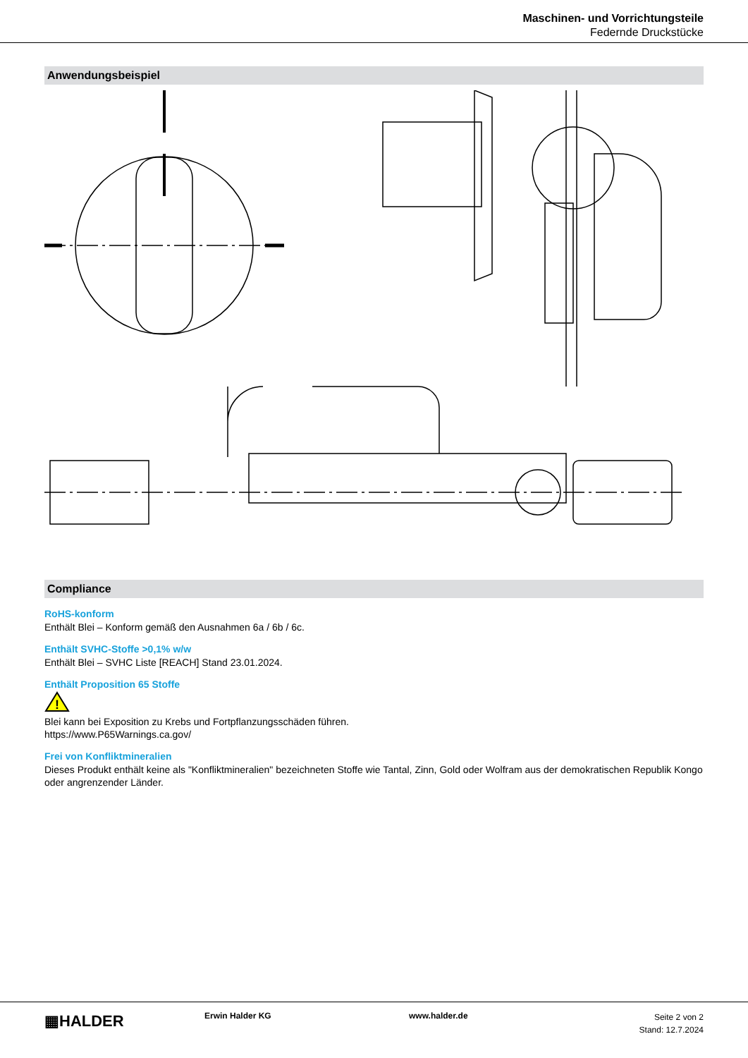Maschinen- und Vorrichtungsteile
Federnde Druckstücke
Anwendungsbeispiel
Compliance
RoHS-konform
Enthält Blei – Konform gemäß den Ausnahmen 6a / 6b / 6c.
Enthält SVHC-Stoffe >0,1% w/w
Enthält Blei – SVHC Liste [REACH] Stand 23.01.2024.
Enthält Proposition 65 Stoffe
!
Blei kann bei Exposition zu Krebs und Fortpflanzungsschäden führen.
https://www.P65Warnings.ca.gov/
Frei von Konfliktmineralien
Dieses Produkt enthält keine als "Konfliktmineralien" bezeichneten Stoffe wie Tantal, Zinn, Gold oder Wolfram aus der demokratischen Republik Kongo oder angrenzender Länder.
▦HALDER Erwin Halder KG www.halder.de
Seite 2 von 2
Stand: 12.7.2024